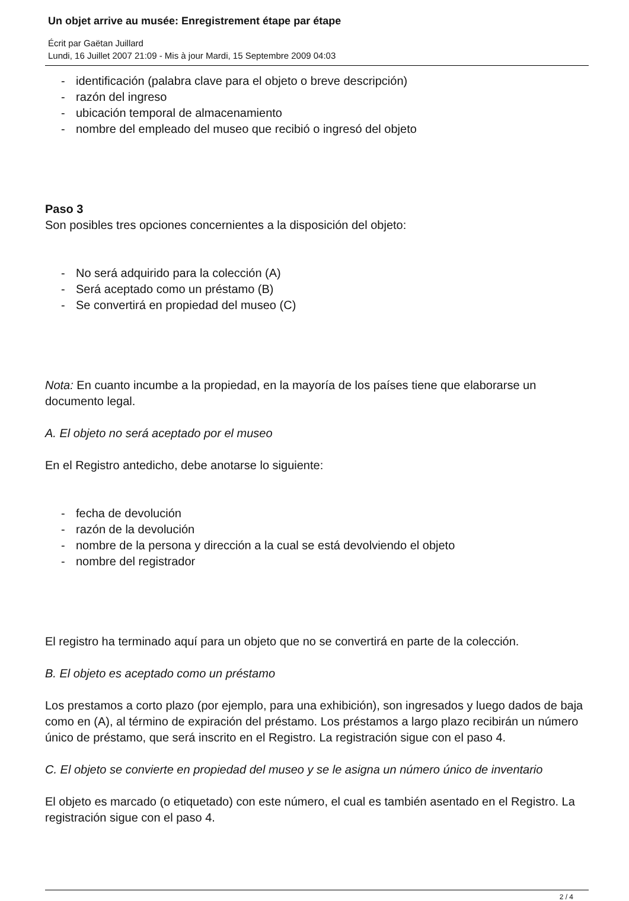Un objet arrive au musée: Enregistrement étape par étape
Écrit par Gaëtan Juillard
Lundi, 16 Juillet 2007 21:09 - Mis à jour Mardi, 15 Septembre 2009 04:03
- identificación (palabra clave para el objeto o breve descripción)
- razón del ingreso
- ubicación temporal de almacenamiento
- nombre del empleado del museo que recibió o ingresó del objeto
Paso 3
Son posibles tres opciones concernientes a la disposición del objeto:
- No será adquirido para la colección (A)
- Será aceptado como un préstamo (B)
- Se convertirá en propiedad del museo (C)
Nota: En cuanto incumbe a la propiedad, en la mayoría de los países tiene que elaborarse un documento legal.
A. El objeto no será aceptado por el museo
En el Registro antedicho, debe anotarse lo siguiente:
- fecha de devolución
- razón de la devolución
- nombre de la persona y dirección a la cual se está devolviendo el objeto
- nombre del registrador
El registro ha terminado aquí para un objeto que no se convertirá en parte de la colección.
B. El objeto es aceptado como un préstamo
Los prestamos a corto plazo (por ejemplo, para una exhibición), son ingresados y luego dados de baja como en (A), al término de expiración del préstamo. Los préstamos a largo plazo recibirán un número único de préstamo, que será inscrito en el Registro. La registración sigue con el paso 4.
C. El objeto se convierte en propiedad del museo y se le asigna un número único de inventario
El objeto es marcado (o etiquetado) con este número, el cual es también asentado en el Registro. La registración sigue con el paso 4.
2 / 4